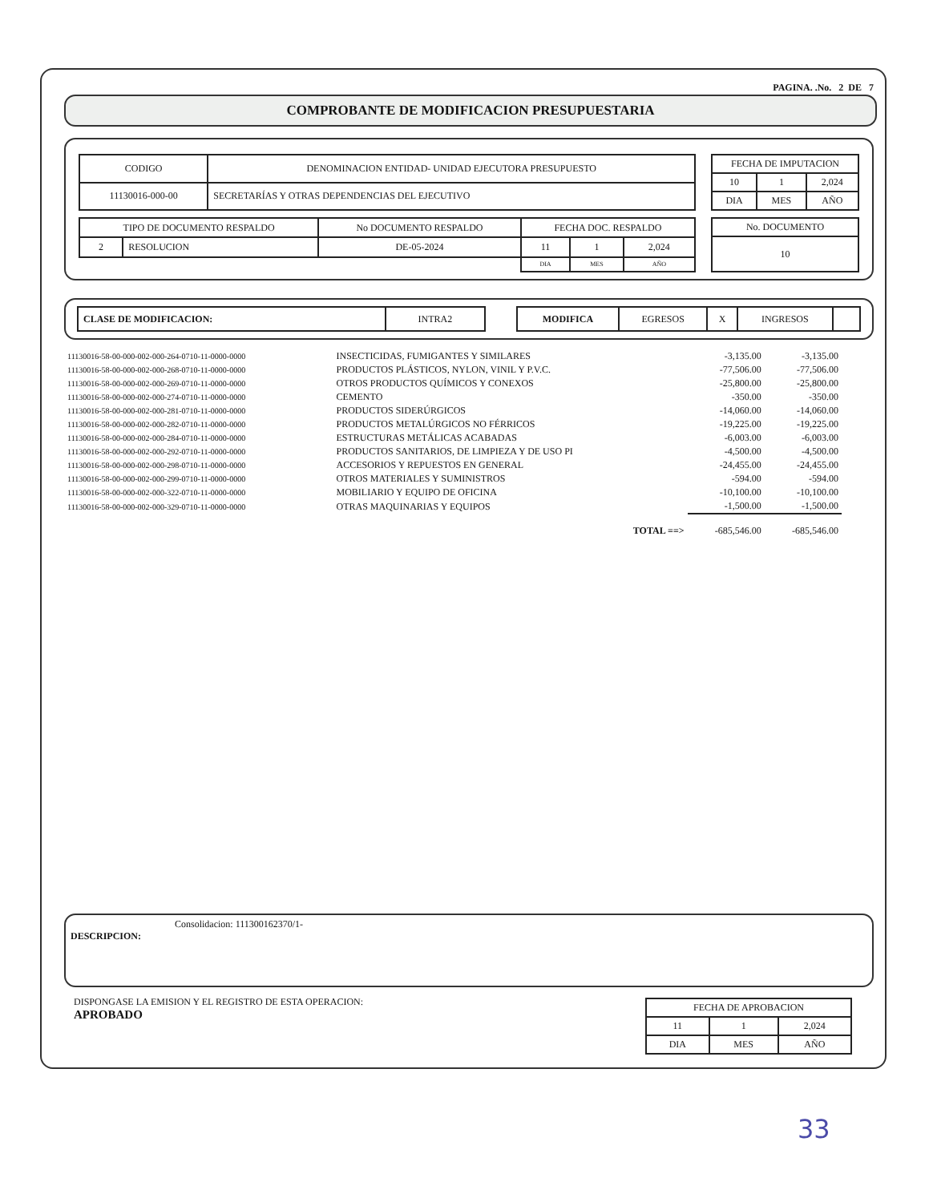PAGINA. .No. 2 DE 7
COMPROBANTE DE MODIFICACION PRESUPUESTARIA
| CODIGO | DENOMINACION ENTIDAD- UNIDAD EJECUTORA PRESUPUESTO |
| --- | --- |
| 11130016-000-00 | SECRETARÍAS Y OTRAS DEPENDENCIAS DEL EJECUTIVO |
| FECHA DE IMPUTACION | | |
| --- | --- | --- |
| 10 | 1 | 2,024 |
| DIA | MES | AÑO |
| TIPO DE DOCUMENTO RESPALDO | | No DOCUMENTO RESPALDO | FECHA DOC. RESPALDO | | |
| --- | --- | --- | --- | --- | --- |
| 2 | RESOLUCION | DE-05-2024 | 11 | 1 | 2,024 |
| | | | DIA | MES | AÑO |
| No. DOCUMENTO |
| --- |
| 10 |
| CLASE DE MODIFICACION: | INTRA2 |
| MODIFICA | EGRESOS | X | INGRESOS | |
| 11130016-58-00-000-002-000-264-0710-11-0000-0000 | INSECTICIDAS, FUMIGANTES Y SIMILARES | -3,135.00 | -3,135.00 |
| 11130016-58-00-000-002-000-268-0710-11-0000-0000 | PRODUCTOS PLÁSTICOS, NYLON, VINIL Y P.V.C. | -77,506.00 | -77,506.00 |
| 11130016-58-00-000-002-000-269-0710-11-0000-0000 | OTROS PRODUCTOS QUÍMICOS Y CONEXOS | -25,800.00 | -25,800.00 |
| 11130016-58-00-000-002-000-274-0710-11-0000-0000 | CEMENTO | -350.00 | -350.00 |
| 11130016-58-00-000-002-000-281-0710-11-0000-0000 | PRODUCTOS SIDERÚRGICOS | -14,060.00 | -14,060.00 |
| 11130016-58-00-000-002-000-282-0710-11-0000-0000 | PRODUCTOS METALÚRGICOS NO FÉRRICOS | -19,225.00 | -19,225.00 |
| 11130016-58-00-000-002-000-284-0710-11-0000-0000 | ESTRUCTURAS METÁLICAS ACABADAS | -6,003.00 | -6,003.00 |
| 11130016-58-00-000-002-000-292-0710-11-0000-0000 | PRODUCTOS SANITARIOS, DE LIMPIEZA Y DE USO PI | -4,500.00 | -4,500.00 |
| 11130016-58-00-000-002-000-298-0710-11-0000-0000 | ACCESORIOS Y REPUESTOS EN GENERAL | -24,455.00 | -24,455.00 |
| 11130016-58-00-000-002-000-299-0710-11-0000-0000 | OTROS MATERIALES Y SUMINISTROS | -594.00 | -594.00 |
| 11130016-58-00-000-002-000-322-0710-11-0000-0000 | MOBILIARIO Y EQUIPO DE OFICINA | -10,100.00 | -10,100.00 |
| 11130016-58-00-000-002-000-329-0710-11-0000-0000 | OTRAS MAQUINARIAS Y EQUIPOS | -1,500.00 | -1,500.00 |
| | TOTAL ==> | -685,546.00 | -685,546.00 |
Consolidacion: 111300162370/1-
DESCRIPCION:
DISPONGASE LA EMISION Y EL REGISTRO DE ESTA OPERACION:
APROBADO
| FECHA DE APROBACION | | |
| --- | --- | --- |
| 11 | 1 | 2,024 |
| DIA | MES | AÑO |
33